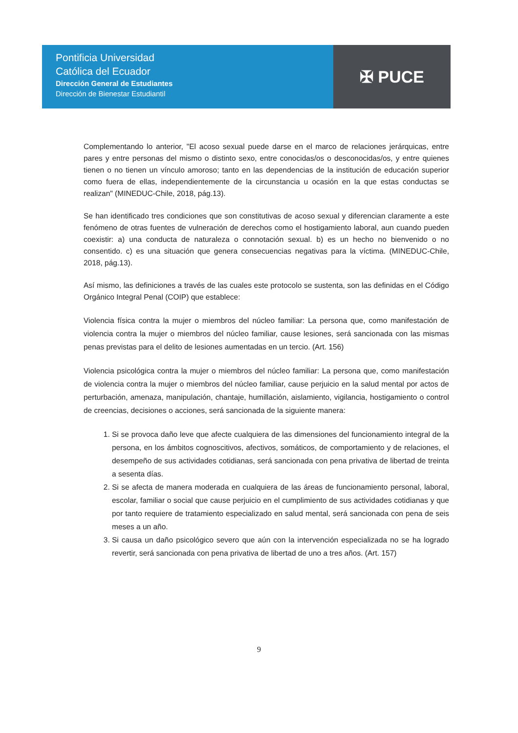Pontificia Universidad
Católica del Ecuador
Dirección General de Estudiantes
Dirección de Bienestar Estudiantil
✠ PUCE
Complementando lo anterior, "El acoso sexual puede darse en el marco de relaciones jerárquicas, entre pares y entre personas del mismo o distinto sexo, entre conocidas/os o desconocidas/os, y entre quienes tienen o no tienen un vínculo amoroso; tanto en las dependencias de la institución de educación superior como fuera de ellas, independientemente de la circunstancia u ocasión en la que estas conductas se realizan" (MINEDUC-Chile, 2018, pág.13).
Se han identificado tres condiciones que son constitutivas de acoso sexual y diferencian claramente a este fenómeno de otras fuentes de vulneración de derechos como el hostigamiento laboral, aun cuando pueden coexistir: a) una conducta de naturaleza o connotación sexual. b) es un hecho no bienvenido o no consentido. c) es una situación que genera consecuencias negativas para la víctima. (MINEDUC-Chile, 2018, pág.13).
Así mismo, las definiciones a través de las cuales este protocolo se sustenta, son las definidas en el Código Orgánico Integral Penal (COIP) que establece:
Violencia física contra la mujer o miembros del núcleo familiar: La persona que, como manifestación de violencia contra la mujer o miembros del núcleo familiar, cause lesiones, será sancionada con las mismas penas previstas para el delito de lesiones aumentadas en un tercio. (Art. 156)
Violencia psicológica contra la mujer o miembros del núcleo familiar: La persona que, como manifestación de violencia contra la mujer o miembros del núcleo familiar, cause perjuicio en la salud mental por actos de perturbación, amenaza, manipulación, chantaje, humillación, aislamiento, vigilancia, hostigamiento o control de creencias, decisiones o acciones, será sancionada de la siguiente manera:
1. Si se provoca daño leve que afecte cualquiera de las dimensiones del funcionamiento integral de la persona, en los ámbitos cognoscitivos, afectivos, somáticos, de comportamiento y de relaciones, el desempeño de sus actividades cotidianas, será sancionada con pena privativa de libertad de treinta a sesenta días.
2. Si se afecta de manera moderada en cualquiera de las áreas de funcionamiento personal, laboral, escolar, familiar o social que cause perjuicio en el cumplimiento de sus actividades cotidianas y que por tanto requiere de tratamiento especializado en salud mental, será sancionada con pena de seis meses a un año.
3. Si causa un daño psicológico severo que aún con la intervención especializada no se ha logrado revertir, será sancionada con pena privativa de libertad de uno a tres años. (Art. 157)
9